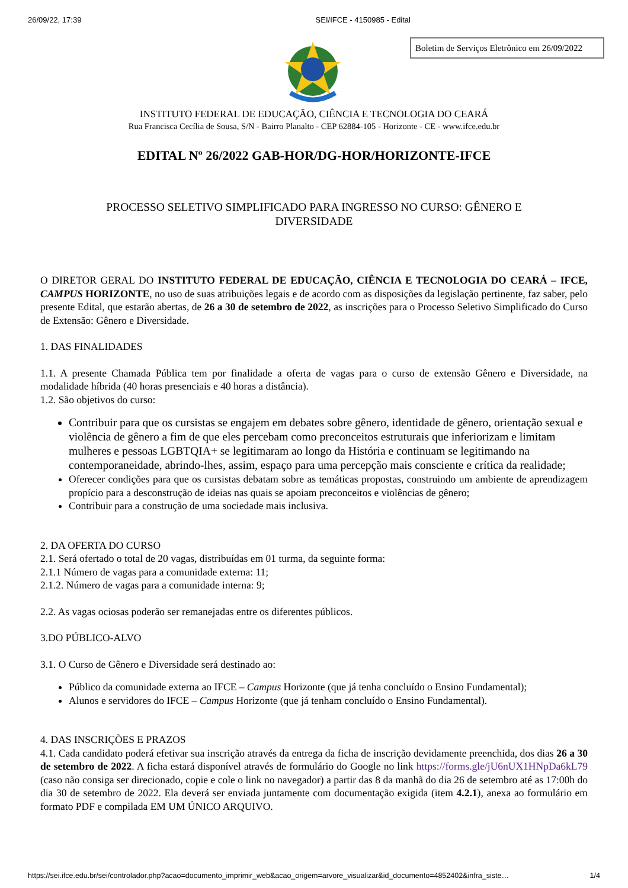26/09/22, 17:39 SEI/IFCE - 4150985 - Edital
Boletim de Serviços Eletrônico em 26/09/2022
INSTITUTO FEDERAL DE EDUCAÇÃO, CIÊNCIA E TECNOLOGIA DO CEARÁ
Rua Francisca Cecília de Sousa, S/N - Bairro Planalto - CEP 62884-105 - Horizonte - CE - www.ifce.edu.br
EDITAL Nº 26/2022 GAB-HOR/DG-HOR/HORIZONTE-IFCE
PROCESSO SELETIVO SIMPLIFICADO PARA INGRESSO NO CURSO: GÊNERO E
DIVERSIDADE
O DIRETOR GERAL DO INSTITUTO FEDERAL DE EDUCAÇÃO, CIÊNCIA E TECNOLOGIA DO CEARÁ – IFCE, CAMPUS HORIZONTE, no uso de suas atribuições legais e de acordo com as disposições da legislação pertinente, faz saber, pelo presente Edital, que estarão abertas, de 26 a 30 de setembro de 2022, as inscrições para o Processo Seletivo Simplificado do Curso de Extensão: Gênero e Diversidade.
1. DAS FINALIDADES
1.1. A presente Chamada Pública tem por finalidade a oferta de vagas para o curso de extensão Gênero e Diversidade, na modalidade híbrida (40 horas presenciais e 40 horas a distância).
1.2. São objetivos do curso:
Contribuir para que os cursistas se engajem em debates sobre gênero, identidade de gênero, orientação sexual e violência de gênero a fim de que eles percebam como preconceitos estruturais que inferiorizam e limitam mulheres e pessoas LGBTQIA+ se legitimaram ao longo da História e continuam se legitimando na contemporaneidade, abrindo-lhes, assim, espaço para uma percepção mais consciente e crítica da realidade;
Oferecer condições para que os cursistas debatam sobre as temáticas propostas, construindo um ambiente de aprendizagem propício para a desconstrução de ideias nas quais se apoiam preconceitos e violências de gênero;
Contribuir para a construção de uma sociedade mais inclusiva.
2. DA OFERTA DO CURSO
2.1. Será ofertado o total de 20 vagas, distribuídas em 01 turma, da seguinte forma:
2.1.1 Número de vagas para a comunidade externa: 11;
2.1.2. Número de vagas para a comunidade interna: 9;
2.2. As vagas ociosas poderão ser remanejadas entre os diferentes públicos.
3.DO PÚBLICO-ALVO
3.1. O Curso de Gênero e Diversidade será destinado ao:
Público da comunidade externa ao IFCE – Campus Horizonte (que já tenha concluído o Ensino Fundamental);
Alunos e servidores do IFCE – Campus Horizonte (que já tenham concluído o Ensino Fundamental).
4. DAS INSCRIÇÕES E PRAZOS
4.1. Cada candidato poderá efetivar sua inscrição através da entrega da ficha de inscrição devidamente preenchida, dos dias 26 a 30 de setembro de 2022. A ficha estará disponível através de formulário do Google no link https://forms.gle/jU6nUX1HNpDa6kL79 (caso não consiga ser direcionado, copie e cole o link no navegador) a partir das 8 da manhã do dia 26 de setembro até as 17:00h do dia 30 de setembro de 2022. Ela deverá ser enviada juntamente com documentação exigida (item 4.2.1), anexa ao formulário em formato PDF e compilada EM UM ÚNICO ARQUIVO.
https://sei.ifce.edu.br/sei/controlador.php?acao=documento_imprimir_web&acao_origem=arvore_visualizar&id_documento=4852402&infra_siste… 1/4